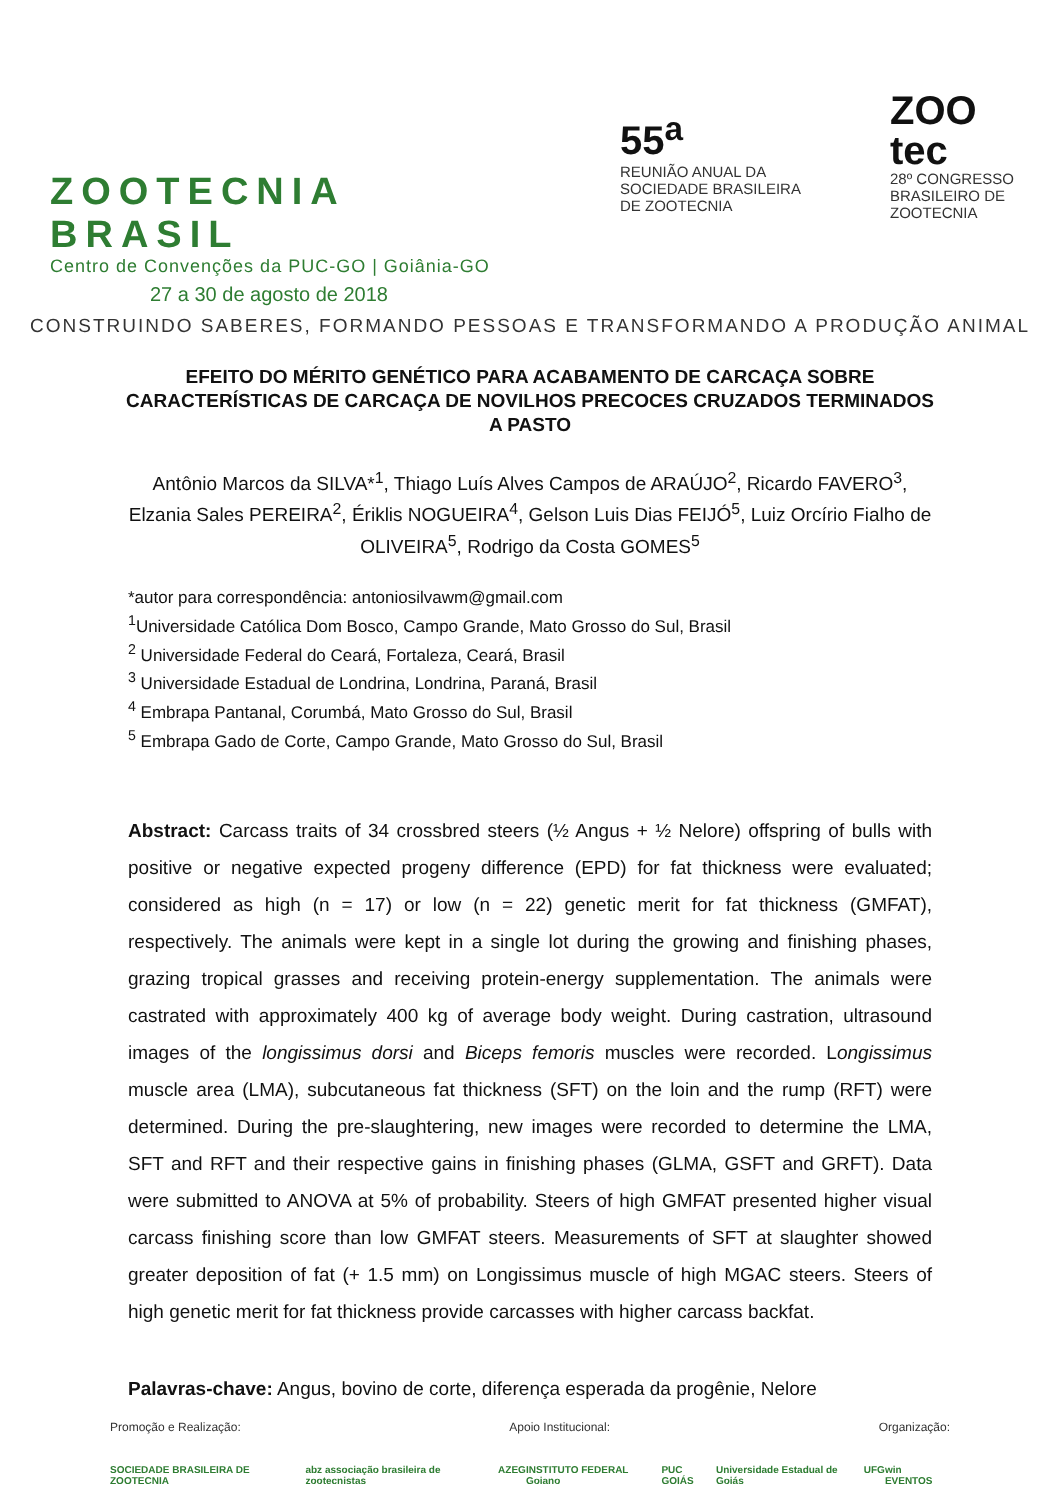ZOOTECNIA BRASIL
Centro de Convenções da PUC-GO | Goiânia-GO
27 a 30 de agosto de 2018
55<sup>a</sup>
REUNIÃO ANUAL DA SOCIEDADE BRASILEIRA DE ZOOTECNIA
ZOO tec
28º CONGRESSO BRASILEIRO DE ZOOTECNIA
CONSTRUINDO SABERES, FORMANDO PESSOAS E TRANSFORMANDO A PRODUÇÃO ANIMAL
EFEITO DO MÉRITO GENÉTICO PARA ACABAMENTO DE CARCAÇA SOBRE CARACTERÍSTICAS DE CARCAÇA DE NOVILHOS PRECOCES CRUZADOS TERMINADOS A PASTO
Antônio Marcos da SILVA*<sup>1</sup>, Thiago Luís Alves Campos de ARAÚJO<sup>2</sup>, Ricardo FAVERO<sup>3</sup>, Elzania Sales PEREIRA<sup>2</sup>, Ériklis NOGUEIRA<sup>4</sup>, Gelson Luis Dias FEIJÓ<sup>5</sup>, Luiz Orcírio Fialho de OLIVEIRA<sup>5</sup>, Rodrigo da Costa GOMES<sup>5</sup>
*autor para correspondência: antoniosilvawm@gmail.com
<sup>1</sup> Universidade Católica Dom Bosco, Campo Grande, Mato Grosso do Sul, Brasil
<sup>2</sup> Universidade Federal do Ceará, Fortaleza, Ceará, Brasil
<sup>3</sup> Universidade Estadual de Londrina, Londrina, Paraná, Brasil
<sup>4</sup> Embrapa Pantanal, Corumbá, Mato Grosso do Sul, Brasil
<sup>5</sup> Embrapa Gado de Corte, Campo Grande, Mato Grosso do Sul, Brasil
Abstract: Carcass traits of 34 crossbred steers (½ Angus + ½ Nelore) offspring of bulls with positive or negative expected progeny difference (EPD) for fat thickness were evaluated; considered as high (n = 17) or low (n = 22) genetic merit for fat thickness (GMFAT), respectively. The animals were kept in a single lot during the growing and finishing phases, grazing tropical grasses and receiving protein-energy supplementation. The animals were castrated with approximately 400 kg of average body weight. During castration, ultrasound images of the longissimus dorsi and Biceps femoris muscles were recorded. Longissimus muscle area (LMA), subcutaneous fat thickness (SFT) on the loin and the rump (RFT) were determined. During the pre-slaughtering, new images were recorded to determine the LMA, SFT and RFT and their respective gains in finishing phases (GLMA, GSFT and GRFT). Data were submitted to ANOVA at 5% of probability. Steers of high GMFAT presented higher visual carcass finishing score than low GMFAT steers. Measurements of SFT at slaughter showed greater deposition of fat (+ 1.5 mm) on Longissimus muscle of high MGAC steers. Steers of high genetic merit for fat thickness provide carcasses with higher carcass backfat.
Palavras-chave: Angus, bovino de corte, diferença esperada da progênie, Nelore
Promoção e Realização: Apoio Institucional: Organização:
SOCIEDADE BRASILEIRA DE ZOOTECNIA abz associação brasileira de zootecnistas AZEG INSTITUTO FEDERAL Goiano PUC GOIÁS Universidade Estadual de Goiás UFG win EVENTOS